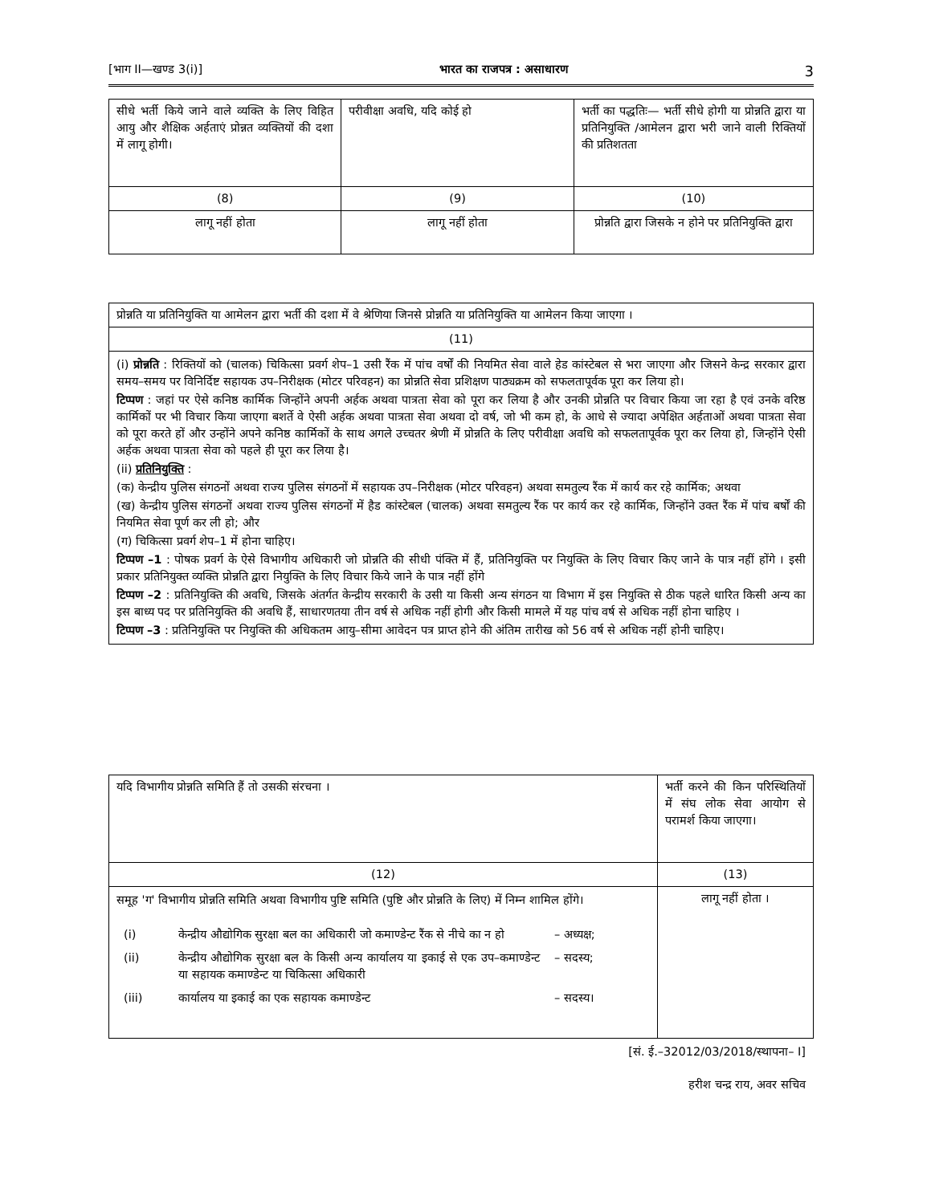[भाग II—खण्ड 3(i)] भारत का राजपत्र : असाधारण 3
| सीधे भर्ती किये जाने वाले व्यक्ति के लिए विहित आयु और शैक्षिक अर्हताएं प्रोन्नत व्यक्तियों की दशा में लागू होगी। | परीवीक्षा अवधि, यदि कोई हो | भर्ती का पद्धतिः— भर्ती सीधे होगी या प्रोन्नति द्वारा या प्रतिनियुक्ति /आमेलन द्वारा भरी जाने वाली रिक्तियों की प्रतिशतता |
| (8) | (9) | (10) |
| लागू नहीं होता | लागू नहीं होता | प्रोन्नति द्वारा जिसके न होने पर प्रतिनियुक्ति द्वारा |
| प्रोन्नति या प्रतिनियुक्ति या आमेलन द्वारा भर्ती की दशा में वे श्रेणिया जिनसे प्रोन्नति या प्रतिनियुक्ति या आमेलन किया जाएगा । |
| (11) |
| (i) प्रोन्नति : रिक्तियों को (चालक) चिकित्सा प्रवर्ग शेप–1 उसी रैंक में पांच वर्षों की नियमित सेवा वाले हेड कांस्टेबल से भरा जाएगा और जिसने केन्द्र सरकार द्वारा समय–समय पर विनिर्दिष्ट सहायक उप–निरीक्षक (मोटर परिवहन) का प्रोन्नति सेवा प्रशिक्षण पाठ्यक्रम को सफलतापूर्वक पूरा कर लिया हो। टिप्पण : जहां पर ऐसे कनिष्ठ कार्मिक जिन्होंने अपनी अर्हक अथवा पात्रता सेवा को पूरा कर लिया है और उनकी प्रोन्नति पर विचार किया जा रहा है एवं उनके वरिष्ठ कार्मिकों पर भी विचार किया जाएगा बशर्ते वे ऐसी अर्हक अथवा पात्रता सेवा अथवा दो वर्ष, जो भी कम हो, के आधे से ज्यादा अपेक्षित अर्हताओं अथवा पात्रता सेवा को पूरा करते हों और उन्होंने अपने कनिष्ठ कार्मिकों के साथ अगले उच्चतर श्रेणी में प्रोन्नति के लिए परीवीक्षा अवधि को सफलतापूर्वक पूरा कर लिया हो, जिन्होंने ऐसी अर्हक अथवा पात्रता सेवा को पहले ही पूरा कर लिया है। (ii) प्रतिनियुक्ति : (क) केन्द्रीय पुलिस संगठनों अथवा राज्य पुलिस संगठनों में सहायक उप–निरीक्षक (मोटर परिवहन) अथवा समतुल्य रैंक में कार्य कर रहे कार्मिक; अथवा (ख) केन्द्रीय पुलिस संगठनों अथवा राज्य पुलिस संगठनों में हैड कांस्टेबल (चालक) अथवा समतुल्य रैंक पर कार्य कर रहे कार्मिक, जिन्होंने उक्त रैंक में पांच बर्षों की नियमित सेवा पूर्ण कर ली हो; और (ग) चिकित्सा प्रवर्ग शेप–1 में होना चाहिए। टिप्पण –1 : पोषक प्रवर्ग के ऐसे विभागीय अधिकारी जो प्रोन्नति की सीधी पंक्ति में हैं, प्रतिनियुक्ति पर नियुक्ति के लिए विचार किए जाने के पात्र नहीं होंगे । इसी प्रकार प्रतिनियुक्त व्यक्ति प्रोन्नति द्वारा नियुक्ति के लिए विचार किये जाने के पात्र नहीं होंगे टिप्पण –2 : प्रतिनियुक्ति की अवधि, जिसके अंतर्गत केन्द्रीय सरकारी के उसी या किसी अन्य संगठन या विभाग में इस नियुक्ति से ठीक पहले धारित किसी अन्य का इस बाध्य पद पर प्रतिनियुक्ति की अवधि हैं, साधारणतया तीन वर्ष से अधिक नहीं होगी और किसी मामले में यह पांच वर्ष से अधिक नहीं होना चाहिए । टिप्पण –3 : प्रतिनियुक्ति पर नियुक्ति की अधिकतम आयु–सीमा आवेदन पत्र प्राप्त होने की अंतिम तारीख को 56 वर्ष से अधिक नहीं होनी चाहिए। |
| यदि विभागीय प्रोन्नति समिति हैं तो उसकी संरचना । | भर्ती करने की किन परिस्थितियों में संघ लोक सेवा आयोग से परामर्श किया जाएगा। |
| (12) | (13) |
| समूह 'ग' विभागीय प्रोन्नति समिति अथवा विभागीय पुष्टि समिति (पुष्टि और प्रोन्नति के लिए) में निम्न शामिल होंगे। / (i) / केन्द्रीय औद्योगिक सुरक्षा बल का अधिकारी जो कमाण्डेन्ट रैंक से नीचे का न हो / – अध्यक्ष; / / (ii) / केन्द्रीय औद्योगिक सुरक्षा बल के किसी अन्य कार्यालय या इकाई से एक उप–कमाण्डेन्ट या सहायक कमाण्डेन्ट या चिकित्सा अधिकारी / – सदस्य; / / (iii) / कार्यालय या इकाई का एक सहायक कमाण्डेन्ट / – सदस्य। / | लागू नहीं होता । |
[सं. ई.–32012/03/2018/स्थापना– I]
हरीश चन्द्र राय, अवर सचिव